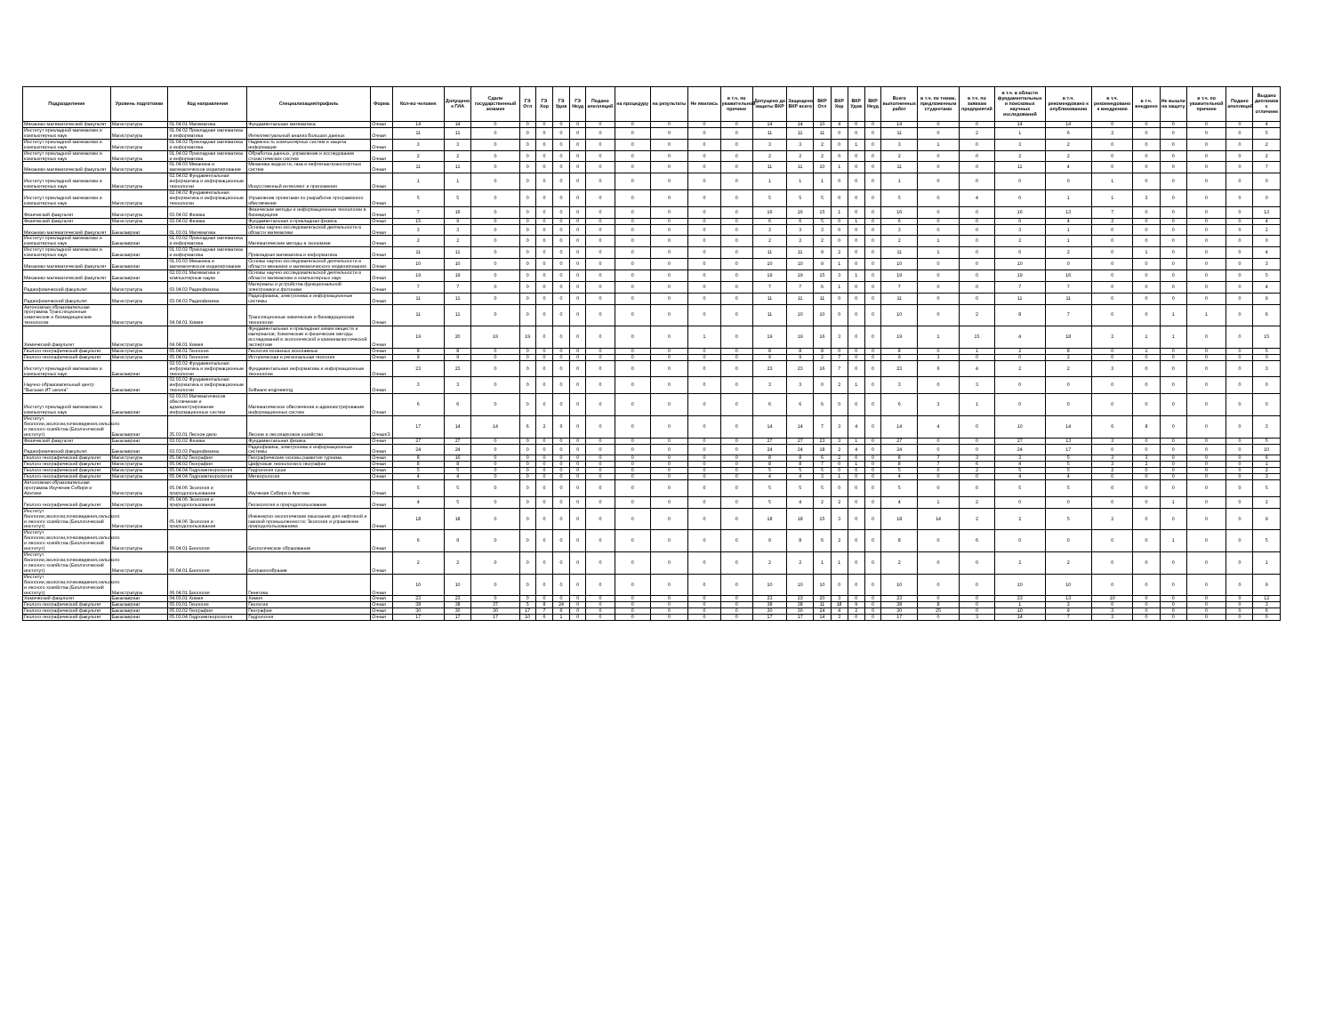| Подразделение | Уровень подготовки | Код направления | Специализация/профиль | Форма | Кол-во человек | Допущено к ГИА | Сдали государственный экзамен | ГЭ Отл | ГЭ Хор | ГЭ Удов | ГЭ Неуд | Подано апелляций | на процедуру | на результаты | Не явились | в т.ч. по уважительной причине | Допущено до защиты ВКР | Защищено ВКР всего | ВКР Отл | ВКР Хор | ВКР Удов | ВКР Неуд | Всего выполненных работ | в т.ч. по темам, предложенным студентами | в т.ч. по заявкам предприятий | в т.ч. в области фундаментальных и поисковых научных исследований | в т.ч. рекомендовано к опубликованию | в т.ч. рекомендовано к внедрению | в т.ч. внедрено | Не вышли на защиту | в т.ч. по уважительной причине | Подано апелляций | Выдано дипломов с отличием |
| --- | --- | --- | --- | --- | --- | --- | --- | --- | --- | --- | --- | --- | --- | --- | --- | --- | --- | --- | --- | --- | --- | --- | --- | --- | --- | --- | --- | --- | --- | --- | --- | --- | --- |
| Механико-математический факультет | Магистратура | 01.04.01 Математика | Фундаментальная математика | Очная | 14 | 14 | 0 | 0 | 0 | 0 | 0 | 0 | 0 | 0 | 0 | 0 | 14 | 14 | 10 | 4 | 0 | 0 | 14 | 0 | 0 | 14 | 14 | 0 | 0 | 0 | 0 | 0 | 4 |
| Институт прикладной математики и компьютерных наук | Магистратура | 01.04.02 Прикладная математика и информатика | Интеллектуальный анализ больших данных | Очная | 11 | 11 | 0 | 0 | 0 | 0 | 0 | 0 | 0 | 0 | 0 | 0 | 11 | 11 | 11 | 0 | 0 | 0 | 11 | 0 | 2 | 1 | 6 | 2 | 0 | 0 | 0 | 0 | 5 |
| Институт прикладной математики и компьютерных наук | Магистратура | 01.04.02 Прикладная математика и информатика | Надежность компьютерных систем и защита информации | Очная | 3 | 3 | 0 | 0 | 0 | 0 | 0 | 0 | 0 | 0 | 0 | 0 | 3 | 3 | 2 | 0 | 1 | 0 | 3 | 1 | 0 | 3 | 2 | 0 | 0 | 0 | 0 | 0 | 2 |
| Институт прикладной математики и компьютерных наук | Магистратура | 01.04.02 Прикладная математика и информатика | Обработка данных, управление и исследование стохастических систем | Очная | 2 | 2 | 0 | 0 | 0 | 0 | 0 | 0 | 0 | 0 | 0 | 0 | 2 | 2 | 2 | 0 | 0 | 0 | 2 | 0 | 0 | 2 | 2 | 0 | 0 | 0 | 0 | 0 | 2 |
| Механико-математический факультет | Магистратура | 01.04.03 Механика и математическое моделирование | Механика жидкости, газа и нефтегазотранспортных систем | Очная | 11 | 11 | 0 | 0 | 0 | 0 | 0 | 0 | 0 | 0 | 0 | 0 | 11 | 11 | 10 | 1 | 0 | 0 | 11 | 0 | 0 | 11 | 4 | 0 | 0 | 0 | 0 | 0 | 7 |
| Институт прикладной математики и компьютерных наук | Магистратура | 02.04.02 Фундаментальная информатика и информационные технологии | Искусственный интеллект и приложения | Очная | 1 | 1 | 0 | 0 | 0 | 0 | 0 | 0 | 0 | 0 | 0 | 0 | 1 | 1 | 1 | 0 | 0 | 0 | 1 | 0 | 0 | 0 | 0 | 1 | 0 | 0 | 0 | 0 | 0 |
| Институт прикладной математики и компьютерных наук | Магистратура | 02.04.02 Фундаментальная информатика и информационные технологии | Управление проектами по разработке программного обеспечения | Очная | 5 | 5 | 0 | 0 | 0 | 0 | 0 | 0 | 0 | 0 | 0 | 0 | 5 | 5 | 5 | 0 | 0 | 0 | 5 | 0 | 4 | 0 | 1 | 1 | 3 | 0 | 0 | 0 | 0 |
| Физический факультет | Магистратура | 03.04.02 Физика | Физические методы и информационные технологии в биомедицине | Очная | 7 | 16 | 0 | 0 | 0 | 0 | 0 | 0 | 0 | 0 | 0 | 0 | 16 | 16 | 15 | 1 | 0 | 0 | 16 | 0 | 0 | 16 | 13 | 7 | 0 | 0 | 0 | 0 | 13 |
| Физический факультет | Магистратура | 03.04.02 Физика | Фундаментальная и прикладная физика | Очная | 15 | 9 | 0 | 0 | 0 | 0 | 0 | 0 | 0 | 0 | 0 | 0 | 6 | 6 | 5 | 0 | 1 | 0 | 6 | 0 | 0 | 6 | 4 | 2 | 0 | 0 | 0 | 0 | 4 |
| Механико-математический факультет | Бакалавриат | 01.03.01 Математика | Основы научно-исследовательской деятельности в области математики | Очная | 3 | 3 | 0 | 0 | 0 | 0 | 0 | 0 | 0 | 0 | 0 | 0 | 3 | 3 | 3 | 0 | 0 | 0 | 3 | 0 | 0 | 3 | 1 | 0 | 0 | 0 | 0 | 0 | 2 |
| Институт прикладной математики и компьютерных наук | Бакалавриат | 01.03.02 Прикладная математика и информатика | Математические методы в экономике | Очная | 2 | 2 | 0 | 0 | 0 | 0 | 0 | 0 | 0 | 0 | 0 | 0 | 2 | 2 | 2 | 0 | 0 | 0 | 2 | 1 | 0 | 2 | 1 | 0 | 0 | 0 | 0 | 0 | 0 |
| Институт прикладной математики и компьютерных наук | Бакалавриат | 01.03.02 Прикладная математика и информатика | Прикладная математика и информатика | Очная | 11 | 11 | 0 | 0 | 0 | 0 | 0 | 0 | 0 | 0 | 0 | 0 | 11 | 11 | 9 | 2 | 0 | 0 | 11 | 1 | 0 | 6 | 2 | 0 | 1 | 0 | 0 | 0 | 4 |
| Механико-математический факультет | Бакалавриат | 01.03.03 Механика и математическое моделирование | Основы научно-исследовательской деятельности в области механики и математического моделирования | Очная | 10 | 10 | 0 | 0 | 0 | 0 | 0 | 0 | 0 | 0 | 0 | 0 | 10 | 10 | 9 | 1 | 0 | 0 | 10 | 0 | 0 | 10 | 0 | 0 | 0 | 0 | 0 | 0 | 3 |
| Механико-математический факультет | Бакалавриат | 02.03.01 Математика и компьютерные науки | Основы научно-исследовательской деятельности в области математики и компьютерных наук | Очная | 19 | 19 | 0 | 0 | 0 | 0 | 0 | 0 | 0 | 0 | 0 | 0 | 19 | 19 | 15 | 3 | 1 | 0 | 19 | 0 | 0 | 19 | 16 | 0 | 0 | 0 | 0 | 0 | 5 |
| Радиофизический факультет | Магистратура | 03.04.03 Радиофизика | Материалы и устройства функциональной электроники и фотоники | Очная | 7 | 7 | 0 | 0 | 0 | 0 | 0 | 0 | 0 | 0 | 0 | 0 | 7 | 7 | 6 | 1 | 0 | 0 | 7 | 0 | 0 | 7 | 7 | 0 | 0 | 0 | 0 | 0 | 4 |
| Радиофизический факультет | Магистратура | 03.04.03 Радиофизика | Радиофизика, электроника и информационные системы | Очная | 11 | 11 | 0 | 0 | 0 | 0 | 0 | 0 | 0 | 0 | 0 | 0 | 11 | 11 | 11 | 0 | 0 | 0 | 11 | 0 | 0 | 11 | 11 | 0 | 0 | 0 | 0 | 0 | 9 |
| Автономная образовательная программа Трансляционные химические и биомедицинские технологии | Магистратура | 04.04.01 Химия | Трансляционные химические и биомедицинские технологии | Очная | 11 | 11 | 0 | 0 | 0 | 0 | 0 | 0 | 0 | 0 | 0 | 0 | 11 | 10 | 10 | 0 | 0 | 0 | 10 | 0 | 2 | 8 | 7 | 0 | 0 | 1 | 1 | 0 | 6 |
| Химический факультет | Магистратура | 04.04.01 Химия | Фундаментальная и прикладная химия веществ и материалов; Химические и физические методы исследований в экологической и криминалистической экспертизе | Очная | 19 | 20 | 19 | 19 | 0 | 0 | 0 | 0 | 0 | 0 | 1 | 0 | 19 | 19 | 16 | 3 | 0 | 0 | 19 | 1 | 15 | 4 | 18 | 2 | 1 | 1 | 0 | 0 | 15 |
| Геолого-географический факультет | Магистратура | 05.04.01 Геология | Геология полезных ископаемых | Очная | 8 | 8 | 0 | 0 | 0 | 0 | 0 | 0 | 0 | 0 | 0 | 0 | 8 | 8 | 8 | 0 | 0 | 0 | 8 | 0 | 1 | 2 | 8 | 0 | 1 | 0 | 0 | 0 | 5 |
| Геолого-географический факультет | Магистратура | 05.04.01 Геология | Историческая и региональная геология | Очная | 9 | 9 | 0 | 0 | 0 | 0 | 0 | 0 | 0 | 0 | 0 | 0 | 9 | 9 | 2 | 7 | 0 | 0 | 9 | 3 | 0 | 0 | 2 | 0 | 0 | 0 | 0 | 0 | 0 |
| Институт прикладной математики и компьютерных наук | Бакалавриат | 02.03.02 Фундаментальная информатика и информационные технологии | Фундаментальная информатика и информационные технологии | Очная | 23 | 23 | 0 | 0 | 0 | 0 | 0 | 0 | 0 | 0 | 0 | 0 | 23 | 23 | 16 | 7 | 0 | 0 | 23 | 6 | 4 | 2 | 2 | 3 | 0 | 0 | 0 | 0 | 3 |
| Научно-образовательный центр "Высшая ИТ школа" | Бакалавриат | 02.03.02 Фундаментальная информатика и информационные технологии | Software engineering | Очная | 3 | 3 | 0 | 0 | 0 | 0 | 0 | 0 | 0 | 0 | 0 | 0 | 3 | 3 | 0 | 2 | 1 | 0 | 3 | 0 | 3 | 0 | 0 | 0 | 0 | 0 | 0 | 0 | 0 |
| Институт прикладной математики и компьютерных наук | Бакалавриат | 02.03.03 Математическое обеспечение и администрирование информационных систем | Математическое обеспечение и администрирование информационных систем | Очная | 6 | 6 | 0 | 0 | 0 | 0 | 0 | 0 | 0 | 0 | 0 | 0 | 6 | 6 | 6 | 0 | 0 | 0 | 6 | 3 | 1 | 0 | 0 | 0 | 0 | 0 | 0 | 0 | 0 |
| Институт биологии,экологии,почвоведения,сельского и лесного хозяйства (Биологический институт) | Бакалавриат | 35.03.01 Лесное дело | Лесное и лесопарковое хозяйство | Очная/З | 17 | 14 | 14 | 6 | 2 | 6 | 0 | 0 | 0 | 0 | 0 | 0 | 14 | 14 | 7 | 3 | 4 | 0 | 14 | 4 | 0 | 10 | 14 | 6 | 8 | 0 | 0 | 0 | 3 |
| Физический факультет | Бакалавриат | 03.03.02 Физика | Фундаментальная физика | Очная | 27 | 27 | 0 | 0 | 0 | 0 | 0 | 0 | 0 | 0 | 0 | 0 | 27 | 27 | 23 | 3 | 1 | 0 | 27 | 0 | 0 | 27 | 13 | 3 | 0 | 0 | 0 | 0 | 5 |
| Радиофизический факультет | Бакалавриат | 03.03.03 Радиофизика | Радиофизика, электроника и информационные системы | Очная | 24 | 24 | 0 | 0 | 0 | 0 | 0 | 0 | 0 | 0 | 0 | 0 | 24 | 24 | 18 | 2 | 4 | 0 | 24 | 0 | 0 | 24 | 17 | 0 | 0 | 0 | 0 | 0 | 10 |
| Геолого-географический факультет | Магистратура | 05.04.02 География | Географические основы развития туризма | Очная | 8 | 16 | 0 | 0 | 0 | 0 | 0 | 0 | 0 | 0 | 0 | 0 | 8 | 8 | 6 | 2 | 0 | 0 | 8 | 7 | 3 | 3 | 5 | 3 | 3 | 0 | 0 | 0 | 6 |
| Геолого-географический факультет | Магистратура | 05.04.02 География | Цифровые технологии в географии | Очная | 8 | 8 | 0 | 0 | 0 | 0 | 0 | 0 | 0 | 0 | 0 | 0 | 8 | 8 | 7 | 0 | 1 | 0 | 8 | 7 | 6 | 4 | 5 | 3 | 2 | 0 | 0 | 0 | 1 |
| Геолого-географический факультет | Магистратура | 05.04.04 Гидрометеорология | Гидрология суши | Очная | 5 | 5 | 0 | 0 | 0 | 0 | 0 | 0 | 0 | 0 | 0 | 0 | 5 | 5 | 5 | 0 | 0 | 0 | 5 | 0 | 2 | 5 | 5 | 2 | 0 | 0 | 0 | 0 | 2 |
| Геолого-географический факультет | Магистратура | 05.04.04 Гидрометеорология | Метеорология | Очная | 4 | 4 | 0 | 0 | 0 | 0 | 0 | 0 | 0 | 0 | 0 | 0 | 4 | 4 | 3 | 1 | 0 | 0 | 4 | 0 | 0 | 4 | 4 | 0 | 0 | 0 | 0 | 0 | 3 |
| Автономная образовательная программа Изучение Сибири и Арктики | Магистратура | 05.04.06 Экология и природопользование | Изучение Сибири и Арктики | Очная | 5 | 5 | 0 | 0 | 0 | 0 | 0 | 0 | 0 | 0 | 0 | 0 | 5 | 5 | 5 | 0 | 0 | 0 | 5 | 0 | 0 | 5 | 5 | 0 | 0 | 0 | 0 | 0 | 5 |
| Геолого-географический факультет | Магистратура | 05.04.06 Экология и природопользование | Геоэкология и природопользование | Очная | 4 | 5 | 0 | 0 | 0 | 0 | 0 | 0 | 0 | 0 | 0 | 0 | 5 | 4 | 2 | 2 | 0 | 0 | 4 | 1 | 2 | 0 | 0 | 0 | 0 | 1 | 0 | 0 | 2 |
| Институт биологии,экологии,почвоведения,сельского и лесного хозяйства (Биологический институт) | Магистратура | 05.04.06 Экология и природопользование | Инженерно-экологические изыскания для нефтяной и газовой промышленности; Экология и управление природопользованием | Очная | 18 | 18 | 0 | 0 | 0 | 0 | 0 | 0 | 0 | 0 | 0 | 0 | 18 | 18 | 15 | 3 | 0 | 0 | 18 | 14 | 2 | 2 | 5 | 2 | 0 | 0 | 0 | 0 | 9 |
| Институт биологии,экологии,почвоведения,сельского и лесного хозяйства (Биологический институт) | Магистратура | 06.04.01 Биология | Биологическое образование | Очная | 6 | 9 | 0 | 0 | 0 | 0 | 0 | 0 | 0 | 0 | 0 | 0 | 9 | 8 | 6 | 2 | 0 | 0 | 8 | 0 | 6 | 0 | 0 | 0 | 0 | 1 | 0 | 0 | 5 |
| Институт биологии,экологии,почвоведения,сельского и лесного хозяйства (Биологический институт) | Магистратура | 06.04.01 Биология | Биоразнообразие | Очная | 2 | 2 | 0 | 0 | 0 | 0 | 0 | 0 | 0 | 0 | 0 | 0 | 2 | 2 | 1 | 1 | 0 | 0 | 2 | 0 | 0 | 2 | 2 | 0 | 0 | 0 | 0 | 0 | 1 |
| Институт биологии,экологии,почвоведения,сельского и лесного хозяйства (Биологический институт) | Магистратура | 06.04.01 Биология | Генетика | Очная | 10 | 10 | 0 | 0 | 0 | 0 | 0 | 0 | 0 | 0 | 0 | 0 | 10 | 10 | 10 | 0 | 0 | 0 | 10 | 0 | 0 | 10 | 10 | 0 | 0 | 0 | 0 | 0 | 9 |
| Химический факультет | Бакалавриат | 04.03.01 Химия | Химия | Очная | 23 | 23 | 0 | 0 | 0 | 0 | 0 | 0 | 0 | 0 | 0 | 0 | 23 | 23 | 20 | 3 | 0 | 0 | 23 | 0 | 0 | 23 | 13 | 10 | 0 | 0 | 0 | 0 | 12 |
| Геолого-географический факультет | Бакалавриат | 05.03.01 Геология | Геология | Очная | 38 | 38 | 37 | 5 | 8 | 24 | 0 | 0 | 0 | 0 | 0 | 0 | 38 | 38 | 11 | 18 | 9 | 0 | 38 | 8 | 0 | 1 | 2 | 0 | 0 | 0 | 0 | 0 | 3 |
| Геолого-географический факультет | Бакалавриат | 05.03.02 География | География | Очная | 30 | 30 | 30 | 17 | 7 | 6 | 0 | 0 | 0 | 0 | 0 | 0 | 30 | 30 | 24 | 4 | 2 | 0 | 30 | 25 | 0 | 10 | 9 | 3 | 0 | 0 | 0 | 0 | 6 |
| Геолого-географический факультет | Бакалавриат | 05.03.04 Гидрометеорология | Гидрология | Очная | 17 | 17 | 17 | 10 | 6 | 1 | 0 | 0 | 0 | 0 | 0 | 0 | 17 | 17 | 14 | 3 | 0 | 0 | 17 | 0 | 3 | 14 | 7 | 3 | 0 | 0 | 0 | 0 | 0 |